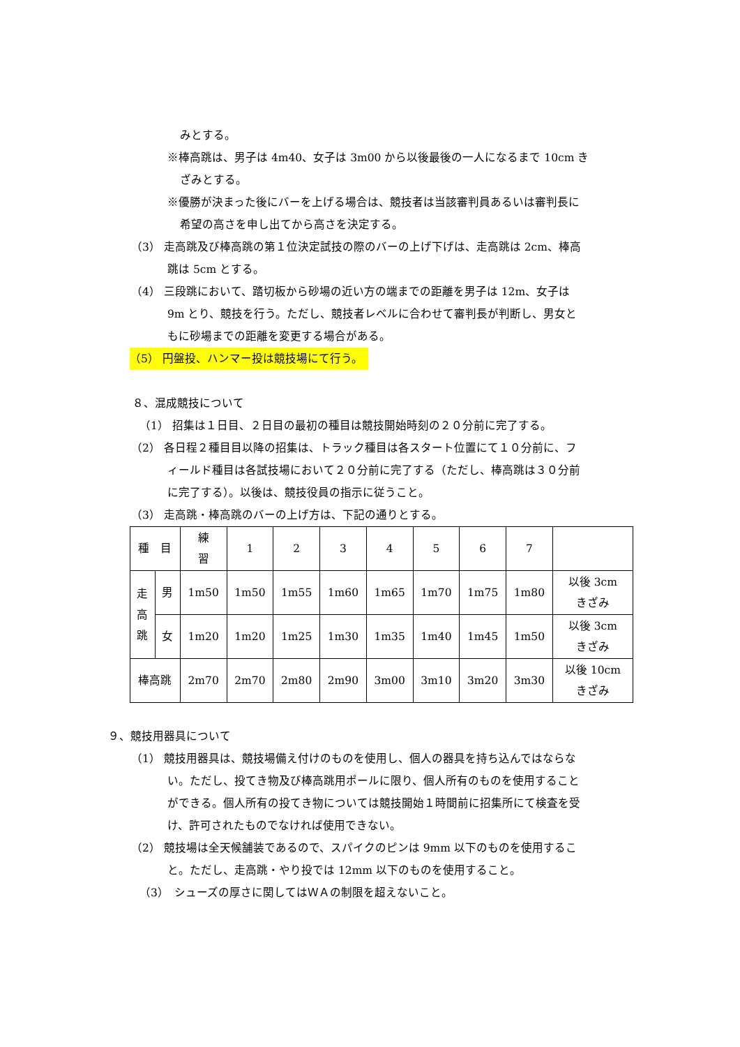みとする。
※棒高跳は、男子は 4m40、女子は 3m00 から以後最後の一人になるまで 10cm き
ざみとする。
※優勝が決まった後にバーを上げる場合は、競技者は当該審判員あるいは審判長に
希望の高さを申し出てから高さを決定する。
（3） 走高跳及び棒高跳の第１位決定試技の際のバーの上げ下げは、走高跳は 2cm、棒高
跳は 5cm とする。
（4） 三段跳において、踏切板から砂場の近い方の端までの距離を男子は 12m、女子は
9m とり、競技を行う。ただし、競技者レベルに合わせて審判長が判断し、男女と
もに砂場までの距離を変更する場合がある。
（5） 円盤投、ハンマー投は競技場にて行う。
８、混成競技について
（1） 招集は１日目、２日目の最初の種目は競技開始時刻の２０分前に完了する。
（2） 各日程２種目目以降の招集は、トラック種目は各スタート位置にて１０分前に、フ
ィールド種目は各試技場において２０分前に完了する（ただし、棒高跳は３０分前
に完了する）。以後は、競技役員の指示に従うこと。
（3） 走高跳・棒高跳のバーの上げ方は、下記の通りとする。
| 種 目 | | 練 習 | 1 | 2 | 3 | 4 | 5 | 6 | 7 | |
| 走 高 跳 | 男 | 1m50 | 1m50 | 1m55 | 1m60 | 1m65 | 1m70 | 1m75 | 1m80 | 以後 3cm きざみ |
| | 女 | 1m20 | 1m20 | 1m25 | 1m30 | 1m35 | 1m40 | 1m45 | 1m50 | 以後 3cm きざみ |
| 棒高跳 | | 2m70 | 2m70 | 2m80 | 2m90 | 3m00 | 3m10 | 3m20 | 3m30 | 以後 10cm きざみ |
９、競技用器具について
（1） 競技用器具は、競技場備え付けのものを使用し、個人の器具を持ち込んではならな
い。ただし、投てき物及び棒高跳用ポールに限り、個人所有のものを使用すること
ができる。個人所有の投てき物については競技開始１時間前に招集所にて検査を受
け、許可されたものでなければ使用できない。
（2） 競技場は全天候舗装であるので、スパイクのピンは 9mm 以下のものを使用するこ
と。ただし、走高跳・やり投では 12mm 以下のものを使用すること。
（3）　シューズの厚さに関してはＷＡの制限を超えないこと。